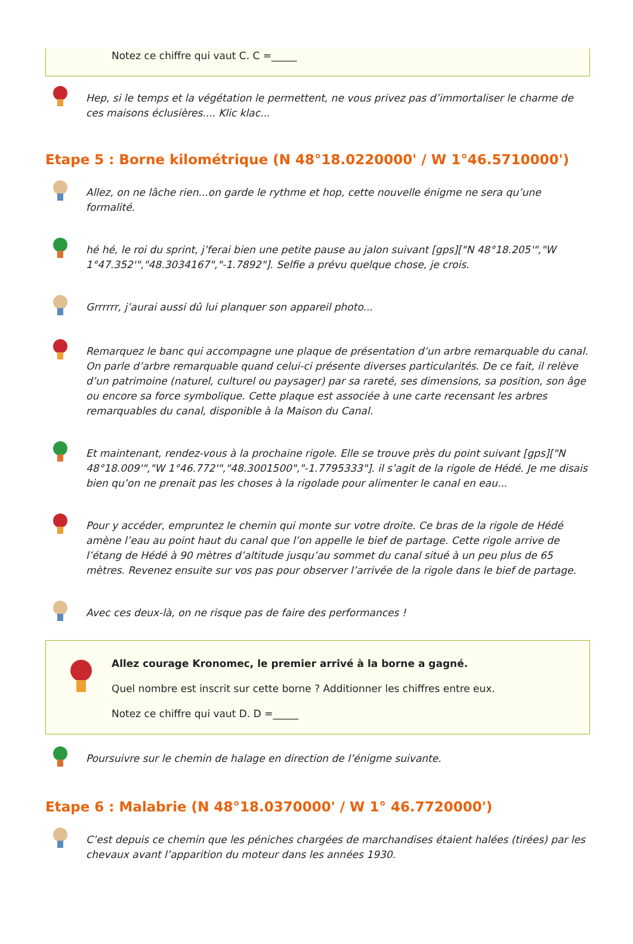Notez ce chiffre qui vaut C. C =_____
Hep, si le temps et la végétation le permettent, ne vous privez pas d’immortaliser le charme de ces maisons éclusières.... Klic klac...
Etape 5 : Borne kilométrique (N 48°18.0220000' / W 1°46.5710000')
Allez, on ne lâche rien...on garde le rythme et hop, cette nouvelle énigme ne sera qu’une formalité.
hé hé, le roi du sprint, j’ferai bien une petite pause au jalon suivant [gps]["N 48°18.205'","W 1°47.352'","48.3034167","-1.7892"]. Selfie a prévu quelque chose, je crois.
Grrrrrr, j’aurai aussi dû lui planquer son appareil photo...
Remarquez le banc qui accompagne une plaque de présentation d’un arbre remarquable du canal. On parle d’arbre remarquable quand celui-ci présente diverses particularités. De ce fait, il relève d’un patrimoine (naturel, culturel ou paysager) par sa rareté, ses dimensions, sa position, son âge ou encore sa force symbolique. Cette plaque est associée à une carte recensant les arbres remarquables du canal, disponible à la Maison du Canal.
Et maintenant, rendez-vous à la prochaine rigole. Elle se trouve près du point suivant [gps]["N 48°18.009'","W 1°46.772'","48.3001500","-1.7795333"]. il s’agit de la rigole de Hédé. Je me disais bien qu’on ne prenait pas les choses à la rigolade pour alimenter le canal en eau...
Pour y accéder, empruntez le chemin qui monte sur votre droite. Ce bras de la rigole de Hédé amène l’eau au point haut du canal que l’on appelle le bief de partage. Cette rigole arrive de l’étang de Hédé à 90 mètres d’altitude jusqu’au sommet du canal situé à un peu plus de 65 mètres. Revenez ensuite sur vos pas pour observer l’arrivée de la rigole dans le bief de partage.
Avec ces deux-là, on ne risque pas de faire des performances !
Allez courage Kronomec, le premier arrivé à la borne a gagné.
Quel nombre est inscrit sur cette borne ? Additionner les chiffres entre eux.
Notez ce chiffre qui vaut D. D =_____
Poursuivre sur le chemin de halage en direction de l’énigme suivante.
Etape 6 : Malabrie (N 48°18.0370000' / W 1° 46.7720000')
C’est depuis ce chemin que les péniches chargées de marchandises étaient halées (tirées) par les chevaux avant l’apparition du moteur dans les années 1930.